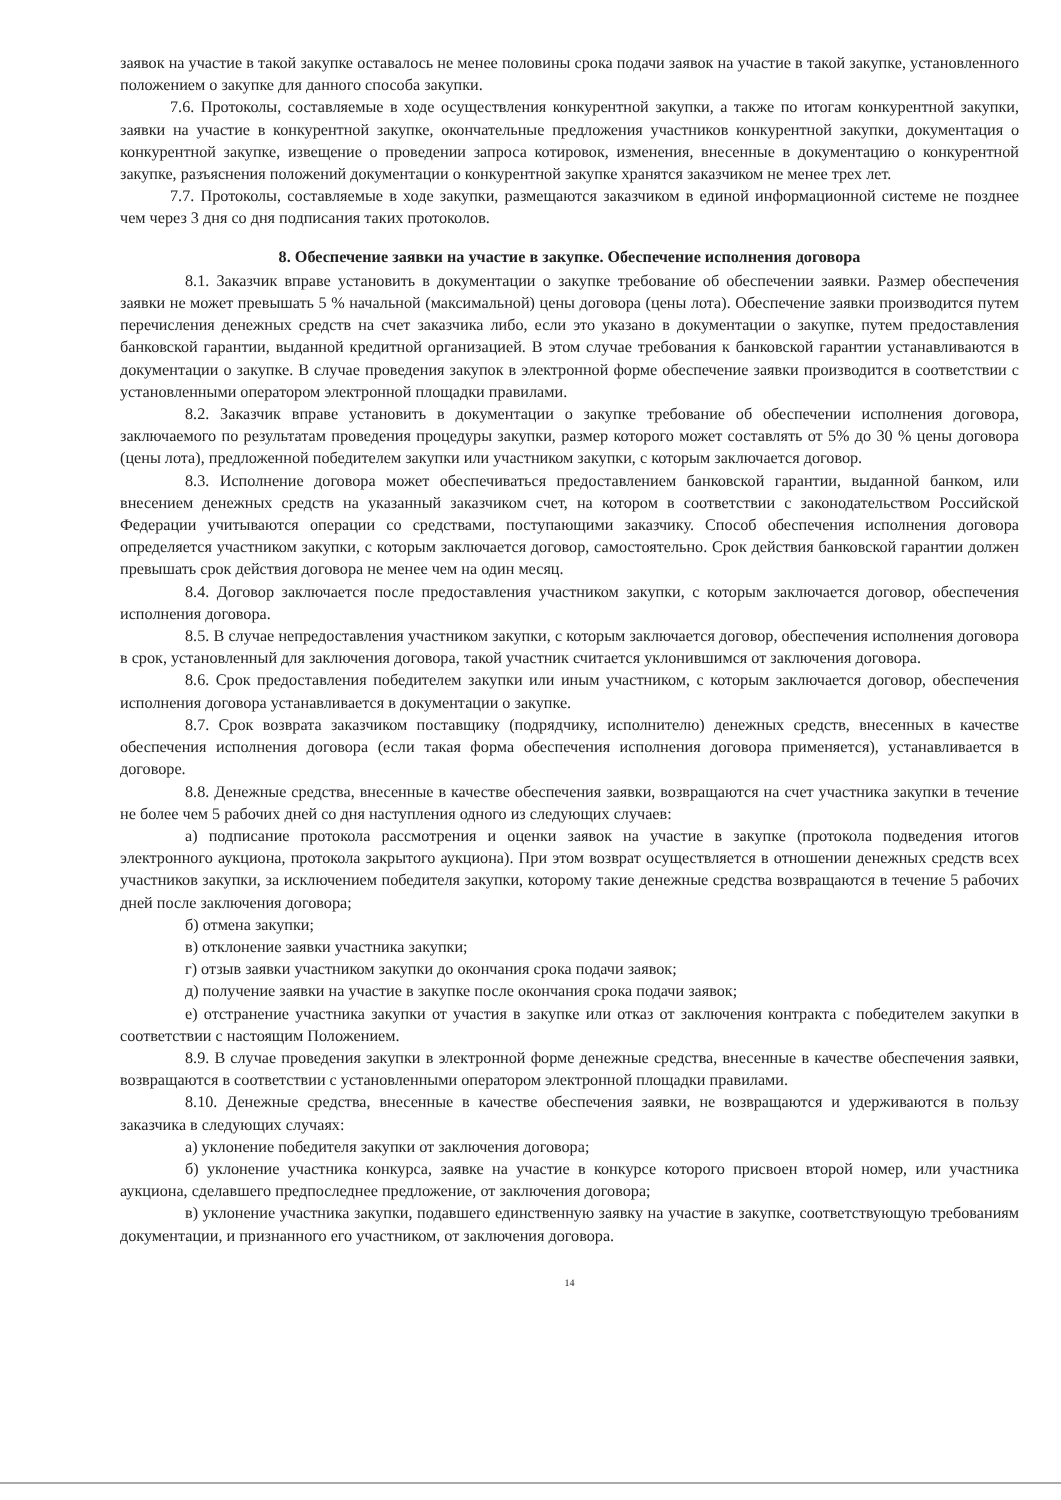заявок на участие в такой закупке оставалось не менее половины срока подачи заявок на участие в такой закупке, установленного положением о закупке для данного способа закупки.
7.6. Протоколы, составляемые в ходе осуществления конкурентной закупки, а также по итогам конкурентной закупки, заявки на участие в конкурентной закупке, окончательные предложения участников конкурентной закупки, документация о конкурентной закупке, извещение о проведении запроса котировок, изменения, внесенные в документацию о конкурентной закупке, разъяснения положений документации о конкурентной закупке хранятся заказчиком не менее трех лет.
7.7. Протоколы, составляемые в ходе закупки, размещаются заказчиком в единой информационной системе не позднее чем через 3 дня со дня подписания таких протоколов.
8. Обеспечение заявки на участие в закупке. Обеспечение исполнения договора
8.1. Заказчик вправе установить в документации о закупке требование об обеспечении заявки. Размер обеспечения заявки не может превышать 5 % начальной (максимальной) цены договора (цены лота). Обеспечение заявки производится путем перечисления денежных средств на счет заказчика либо, если это указано в документации о закупке, путем предоставления банковской гарантии, выданной кредитной организацией. В этом случае требования к банковской гарантии устанавливаются в документации о закупке. В случае проведения закупок в электронной форме обеспечение заявки производится в соответствии с установленными оператором электронной площадки правилами.
8.2. Заказчик вправе установить в документации о закупке требование об обеспечении исполнения договора, заключаемого по результатам проведения процедуры закупки, размер которого может составлять от 5% до 30 % цены договора (цены лота), предложенной победителем закупки или участником закупки, с которым заключается договор.
8.3. Исполнение договора может обеспечиваться предоставлением банковской гарантии, выданной банком, или внесением денежных средств на указанный заказчиком счет, на котором в соответствии с законодательством Российской Федерации учитываются операции со средствами, поступающими заказчику. Способ обеспечения исполнения договора определяется участником закупки, с которым заключается договор, самостоятельно. Срок действия банковской гарантии должен превышать срок действия договора не менее чем на один месяц.
8.4. Договор заключается после предоставления участником закупки, с которым заключается договор, обеспечения исполнения договора.
8.5. В случае непредоставления участником закупки, с которым заключается договор, обеспечения исполнения договора в срок, установленный для заключения договора, такой участник считается уклонившимся от заключения договора.
8.6. Срок предоставления победителем закупки или иным участником, с которым заключается договор, обеспечения исполнения договора устанавливается в документации о закупке.
8.7. Срок возврата заказчиком поставщику (подрядчику, исполнителю) денежных средств, внесенных в качестве обеспечения исполнения договора (если такая форма обеспечения исполнения договора применяется), устанавливается в договоре.
8.8. Денежные средства, внесенные в качестве обеспечения заявки, возвращаются на счет участника закупки в течение не более чем 5 рабочих дней со дня наступления одного из следующих случаев:
а) подписание протокола рассмотрения и оценки заявок на участие в закупке (протокола подведения итогов электронного аукциона, протокола закрытого аукциона). При этом возврат осуществляется в отношении денежных средств всех участников закупки, за исключением победителя закупки, которому такие денежные средства возвращаются в течение 5 рабочих дней после заключения договора;
б) отмена закупки;
в) отклонение заявки участника закупки;
г) отзыв заявки участником закупки до окончания срока подачи заявок;
д) получение заявки на участие в закупке после окончания срока подачи заявок;
е) отстранение участника закупки от участия в закупке или отказ от заключения контракта с победителем закупки в соответствии с настоящим Положением.
8.9. В случае проведения закупки в электронной форме денежные средства, внесенные в качестве обеспечения заявки, возвращаются в соответствии с установленными оператором электронной площадки правилами.
8.10. Денежные средства, внесенные в качестве обеспечения заявки, не возвращаются и удерживаются в пользу заказчика в следующих случаях:
а) уклонение победителя закупки от заключения договора;
б) уклонение участника конкурса, заявке на участие в конкурсе которого присвоен второй номер, или участника аукциона, сделавшего предпоследнее предложение, от заключения договора;
в) уклонение участника закупки, подавшего единственную заявку на участие в закупке, соответствующую требованиям документации, и признанного его участником, от заключения договора.
14